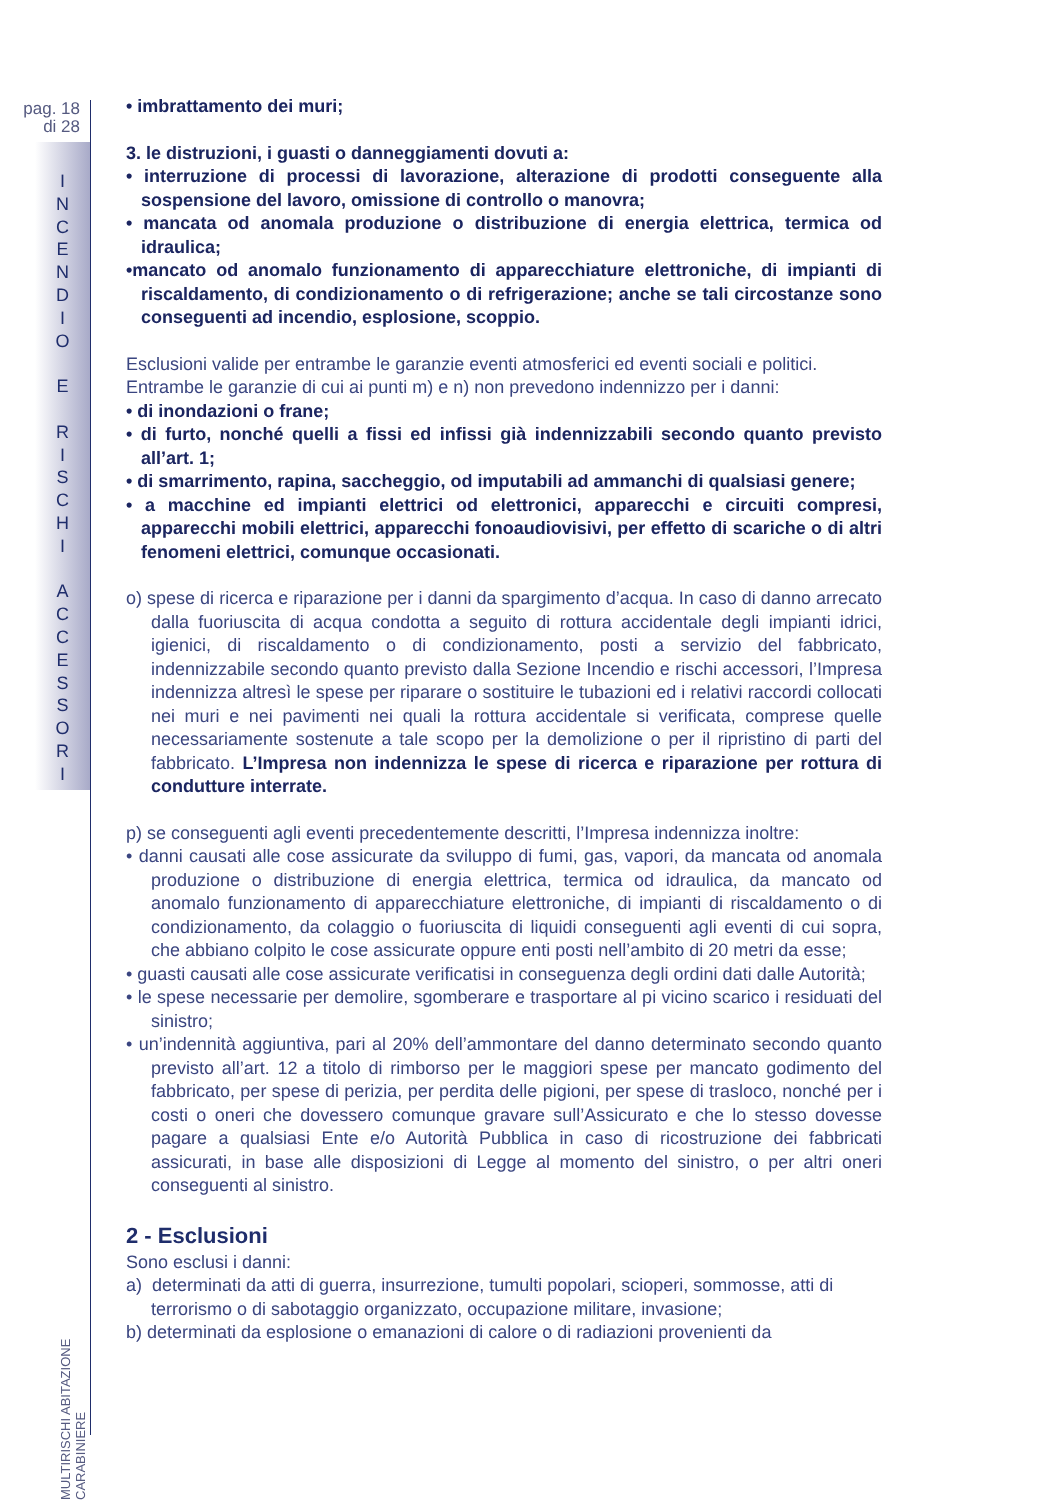pag. 18
di 28
I
N
C
E
N
D
I
O
E
R
I
S
C
H
I
A
C
C
E
S
S
O
R
I
MULTIRISCHI ABITAZIONE CARABINIERE
• imbrattamento dei muri;
3. le distruzioni, i guasti o danneggiamenti dovuti a:
• interruzione di processi di lavorazione, alterazione di prodotti conseguente alla sospensione del lavoro, omissione di controllo o manovra;
• mancata od anomala produzione o distribuzione di energia elettrica, termica od idraulica;
•mancato od anomalo funzionamento di apparecchiature elettroniche, di impianti di riscaldamento, di condizionamento o di refrigerazione; anche se tali circostanze sono conseguenti ad incendio, esplosione, scoppio.
Esclusioni valide per entrambe le garanzie eventi atmosferici ed eventi sociali e politici.
Entrambe le garanzie di cui ai punti m) e n) non prevedono indennizzo per i danni:
• di inondazioni o frane;
• di furto, nonché quelli a fissi ed infissi già indennizzabili secondo quanto previsto all’art. 1;
• di smarrimento, rapina, saccheggio, od imputabili ad ammanchi di qualsiasi genere;
• a macchine ed impianti elettrici od elettronici, apparecchi e circuiti compresi, apparecchi mobili elettrici, apparecchi fonoaudiovisivi, per effetto di scariche o di altri fenomeni elettrici, comunque occasionati.
o) spese di ricerca e riparazione per i danni da spargimento d’acqua. In caso di danno arrecato dalla fuoriuscita di acqua condotta a seguito di rottura accidentale degli impianti idrici, igienici, di riscaldamento o di condizionamento, posti a servizio del fabbricato, indennizzabile secondo quanto previsto dalla Sezione Incendio e rischi accessori, l’Impresa indennizza altresì le spese per riparare o sostituire le tubazioni ed i relativi raccordi collocati nei muri e nei pavimenti nei quali la rottura accidentale si verificata, comprese quelle necessariamente sostenute a tale scopo per la demolizione o per il ripristino di parti del fabbricato. L’Impresa non indennizza le spese di ricerca e riparazione per rottura di condutture interrate.
p) se conseguenti agli eventi precedentemente descritti, l’Impresa indennizza inoltre:
• danni causati alle cose assicurate da sviluppo di fumi, gas, vapori, da mancata od anomala produzione o distribuzione di energia elettrica, termica od idraulica, da mancato od anomalo funzionamento di apparecchiature elettroniche, di impianti di riscaldamento o di condizionamento, da colaggio o fuoriuscita di liquidi conseguenti agli eventi di cui sopra, che abbiano colpito le cose assicurate oppure enti posti nell’ambito di 20 metri da esse;
• guasti causati alle cose assicurate verificatisi in conseguenza degli ordini dati dalle Autorità;
• le spese necessarie per demolire, sgomberare e trasportare al pi vicino scarico i residuati del sinistro;
• un’indennità aggiuntiva, pari al 20% dell’ammontare del danno determinato secondo quanto previsto all’art. 12 a titolo di rimborso per le maggiori spese per mancato godimento del fabbricato, per spese di perizia, per perdita delle pigioni, per spese di trasloco, nonché per i costi o oneri che dovessero comunque gravare sull’Assicurato e che lo stesso dovesse pagare a qualsiasi Ente e/o Autorità Pubblica in caso di ricostruzione dei fabbricati assicurati, in base alle disposizioni di Legge al momento del sinistro, o per altri oneri conseguenti al sinistro.
2 - Esclusioni
Sono esclusi i danni:
a) determinati da atti di guerra, insurrezione, tumulti popolari, scioperi, sommosse, atti di terrorismo o di sabotaggio organizzato, occupazione militare, invasione;
b) determinati da esplosione o emanazioni di calore o di radiazioni provenienti da